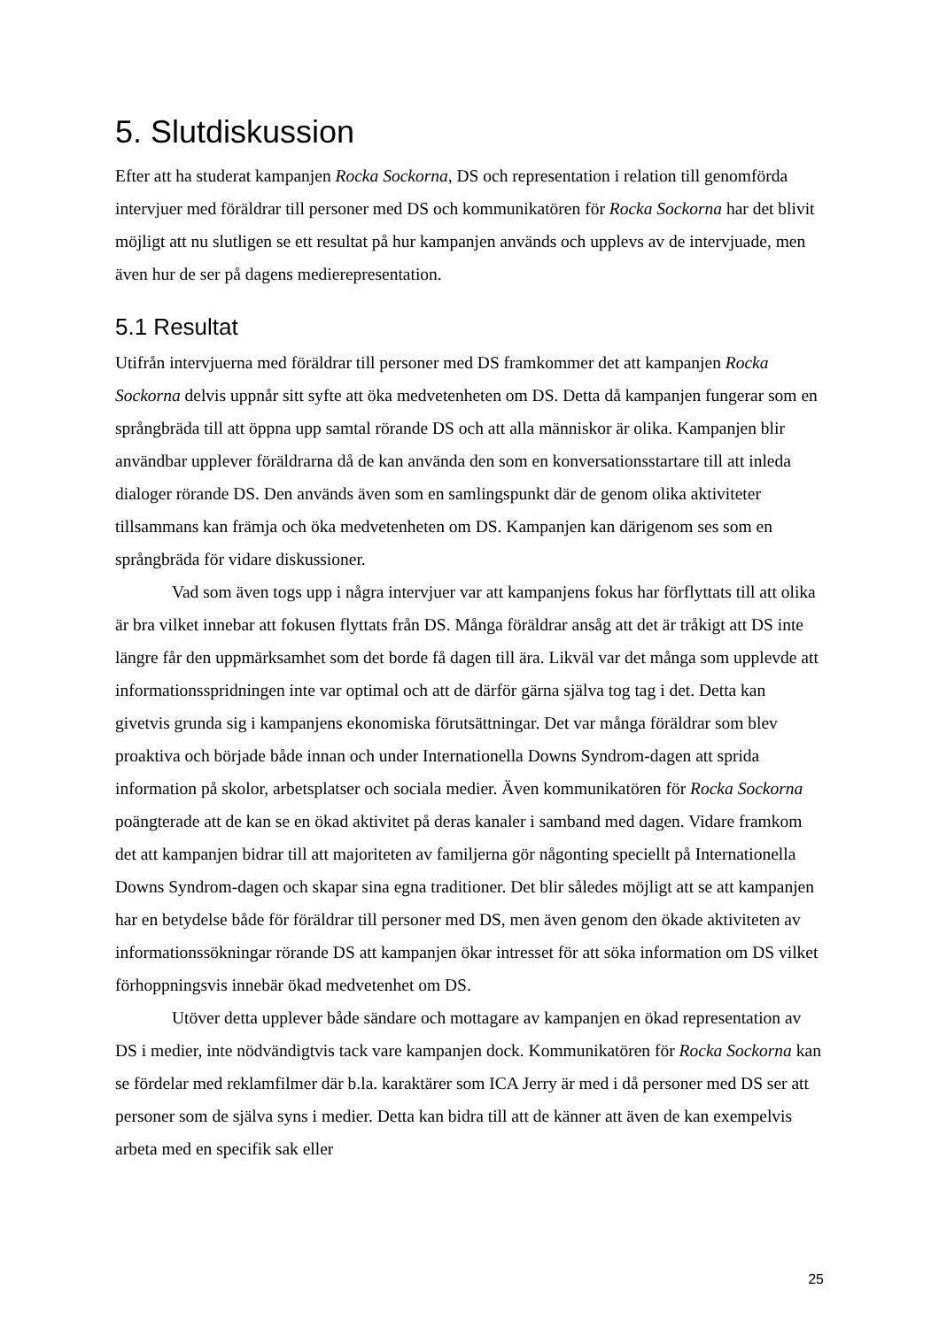5. Slutdiskussion
Efter att ha studerat kampanjen Rocka Sockorna, DS och representation i relation till genomförda intervjuer med föräldrar till personer med DS och kommunikatören för Rocka Sockorna har det blivit möjligt att nu slutligen se ett resultat på hur kampanjen används och upplevs av de intervjuade, men även hur de ser på dagens medierepresentation.
5.1 Resultat
Utifrån intervjuerna med föräldrar till personer med DS framkommer det att kampanjen Rocka Sockorna delvis uppnår sitt syfte att öka medvetenheten om DS. Detta då kampanjen fungerar som en språngbräda till att öppna upp samtal rörande DS och att alla människor är olika. Kampanjen blir användbar upplever föräldrarna då de kan använda den som en konversationsstartare till att inleda dialoger rörande DS. Den används även som en samlingspunkt där de genom olika aktiviteter tillsammans kan främja och öka medvetenheten om DS. Kampanjen kan därigenom ses som en språngbräda för vidare diskussioner.
Vad som även togs upp i några intervjuer var att kampanjens fokus har förflyttats till att olika är bra vilket innebar att fokusen flyttats från DS. Många föräldrar ansåg att det är tråkigt att DS inte längre får den uppmärksamhet som det borde få dagen till ära. Likväl var det många som upplevde att informationsspridningen inte var optimal och att de därför gärna själva tog tag i det. Detta kan givetvis grunda sig i kampanjens ekonomiska förutsättningar. Det var många föräldrar som blev proaktiva och började både innan och under Internationella Downs Syndrom-dagen att sprida information på skolor, arbetsplatser och sociala medier. Även kommunikatören för Rocka Sockorna poängterade att de kan se en ökad aktivitet på deras kanaler i samband med dagen. Vidare framkom det att kampanjen bidrar till att majoriteten av familjerna gör någonting speciellt på Internationella Downs Syndrom-dagen och skapar sina egna traditioner. Det blir således möjligt att se att kampanjen har en betydelse både för föräldrar till personer med DS, men även genom den ökade aktiviteten av informationssökningar rörande DS att kampanjen ökar intresset för att söka information om DS vilket förhoppningsvis innebär ökad medvetenhet om DS.
Utöver detta upplever både sändare och mottagare av kampanjen en ökad representation av DS i medier, inte nödvändigtvis tack vare kampanjen dock. Kommunikatören för Rocka Sockorna kan se fördelar med reklamfilmer där b.la. karaktärer som ICA Jerry är med i då personer med DS ser att personer som de själva syns i medier. Detta kan bidra till att de känner att även de kan exempelvis arbeta med en specifik sak eller
25